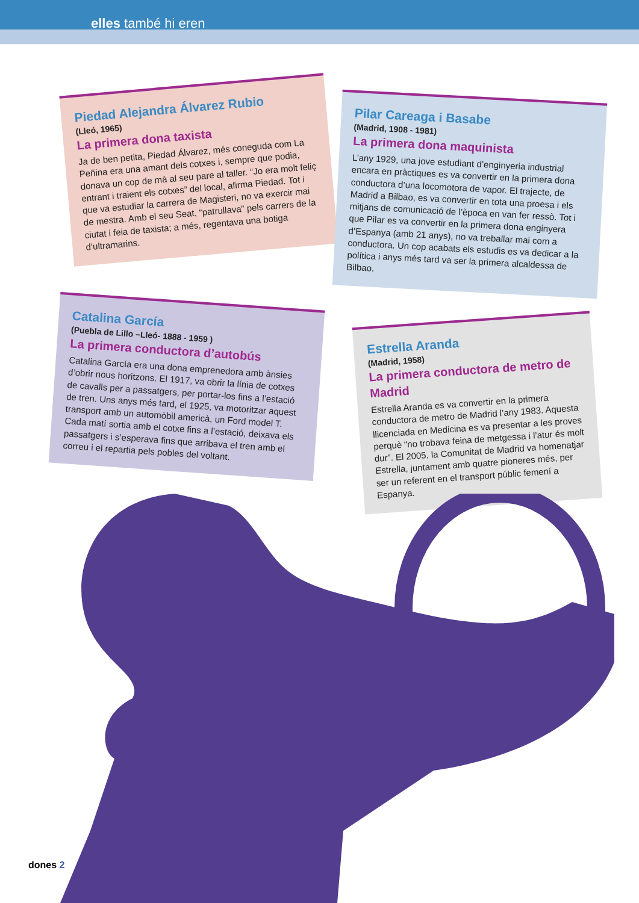elles també hi eren
Piedad Alejandra Álvarez Rubio
(Lleó, 1965)
La primera dona taxista
Ja de ben petita, Piedad Álvarez, més coneguda com La Peñina era una amant dels cotxes i, sempre que podia, donava un cop de mà al seu pare al taller. “Jo era molt feliç entrant i traient els cotxes” del local, afirma Piedad. Tot i que va estudiar la carrera de Magisteri, no va exercir mai de mestra. Amb el seu Seat, “patrullava” pels carrers de la ciutat i feia de taxista; a més, regentava una botiga d’ultramarins.
Pilar Careaga i Basabe
(Madrid, 1908 - 1981)
La primera dona maquinista
L’any 1929, una jove estudiant d’enginyeria industrial encara en pràctiques es va convertir en la primera dona conductora d’una locomotora de vapor. El trajecte, de Madrid a Bilbao, es va convertir en tota una proesa i els mitjans de comunicació de l’època en van fer ressò. Tot i que Pilar es va convertir en la primera dona enginyera d’Espanya (amb 21 anys), no va treballar mai com a conductora. Un cop acabats els estudis es va dedicar a la política i anys més tard va ser la primera alcaldessa de Bilbao.
Catalina García
(Puebla de Lillo –Lleó- 1888 - 1959 )
La primera conductora d’autobús
Catalina García era una dona emprenedora amb ànsies d’obrir nous horitzons. El 1917, va obrir la línia de cotxes de cavalls per a passatgers, per portar-los fins a l’estació de tren. Uns anys més tard, el 1925, va motoritzar aquest transport amb un automòbil americà, un Ford model T. Cada matí sortia amb el cotxe fins a l’estació, deixava els passatgers i s’esperava fins que arribava el tren amb el correu i el repartia pels pobles del voltant.
Estrella Aranda
(Madrid, 1958)
La primera conductora de metro de Madrid
Estrella Aranda es va convertir en la primera conductora de metro de Madrid l’any 1983. Aquesta llicenciada en Medicina es va presentar a les proves perquè “no trobava feina de metgessa i l’atur és molt dur”. El 2005, la Comunitat de Madrid va homenatjar Estrella, juntament amb quatre pioneres més, per ser un referent en el transport públic femení a Espanya.
dones 2